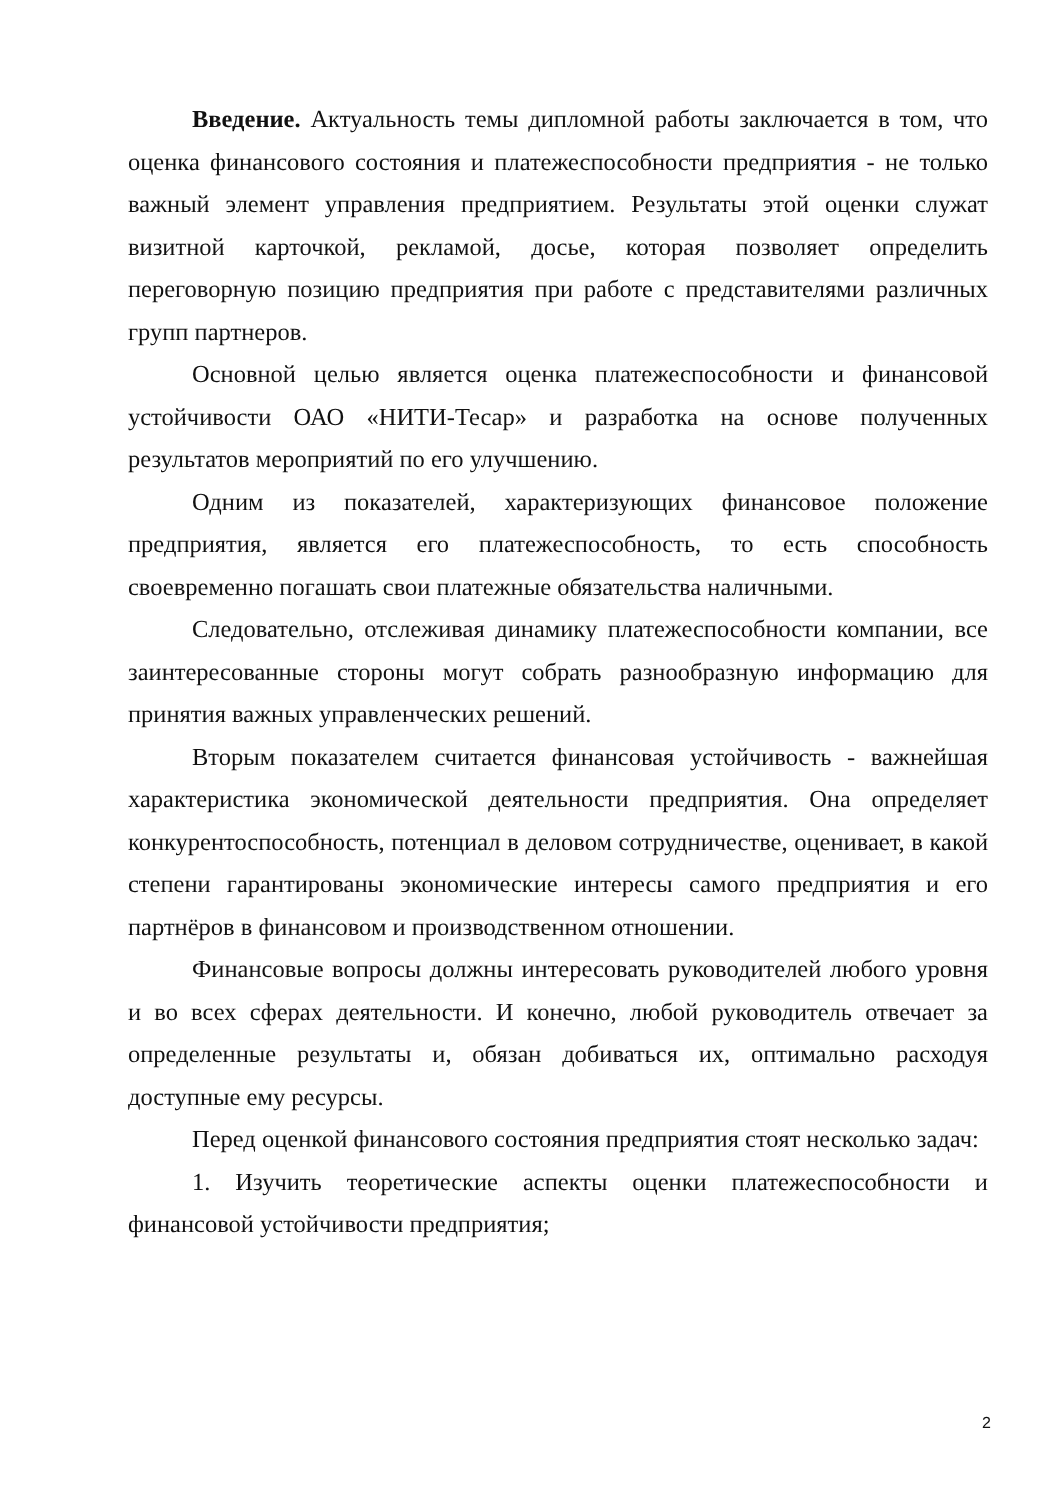Введение. Актуальность темы дипломной работы заключается в том, что оценка финансового состояния и платежеспособности предприятия - не только важный элемент управления предприятием. Результаты этой оценки служат визитной карточкой, рекламой, досье, которая позволяет определить переговорную позицию предприятия при работе с представителями различных групп партнеров.
Основной целью является оценка платежеспособности и финансовой устойчивости ОАО «НИТИ-Тесар» и разработка на основе полученных результатов мероприятий по его улучшению.
Одним из показателей, характеризующих финансовое положение предприятия, является его платежеспособность, то есть способность своевременно погашать свои платежные обязательства наличными.
Следовательно, отслеживая динамику платежеспособности компании, все заинтересованные стороны могут собрать разнообразную информацию для принятия важных управленческих решений.
Вторым показателем считается финансовая устойчивость - важнейшая характеристика экономической деятельности предприятия. Она определяет конкурентоспособность, потенциал в деловом сотрудничестве, оценивает, в какой степени гарантированы экономические интересы самого предприятия и его партнёров в финансовом и производственном отношении.
Финансовые вопросы должны интересовать руководителей любого уровня и во всех сферах деятельности. И конечно, любой руководитель отвечает за определенные результаты и, обязан добиваться их, оптимально расходуя доступные ему ресурсы.
Перед оценкой финансового состояния предприятия стоят несколько задач:
1. Изучить теоретические аспекты оценки платежеспособности и финансовой устойчивости предприятия;
2